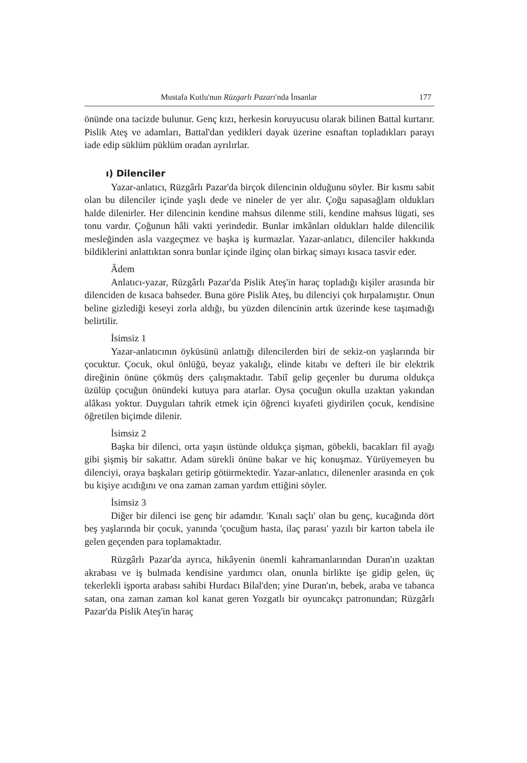Mustafa Kutlu'nun Rüzgarlı Pazarı'nda İnsanlar 177
önünde ona tacizde bulunur. Genç kızı, herkesin koruyucusu olarak bilinen Battal kurtarır. Pislik Ateş ve adamları, Battal'dan yedikleri dayak üzerine esnaftan topladıkları parayı iade edip süklüm püklüm oradan ayrılırlar.
ı) Dilenciler
Yazar-anlatıcı, Rüzgârlı Pazar'da birçok dilencinin olduğunu söyler. Bir kısmı sabit olan bu dilenciler içinde yaşlı dede ve nineler de yer alır. Çoğu sapasağlam oldukları halde dilenirler. Her dilencinin kendine mahsus dilenme stili, kendine mahsus lügati, ses tonu vardır. Çoğunun hâli vakti yerindedir. Bunlar imkânları oldukları halde dilencilik mesleğinden asla vazgeçmez ve başka iş kurmazlar. Yazar-anlatıcı, dilenciler hakkında bildiklerini anlattıktan sonra bunlar içinde ilginç olan birkaç simayı kısaca tasvir eder.
Âdem
Anlatıcı-yazar, Rüzgârlı Pazar'da Pislik Ateş'in haraç topladığı kişiler arasında bir dilenciden de kısaca bahseder. Buna göre Pislik Ateş, bu dilenciyi çok hırpalamıştır. Onun beline gizlediği keseyi zorla aldığı, bu yüzden dilencinin artık üzerinde kese taşımadığı belirtilir.
İsimsiz 1
Yazar-anlatıcının öyküsünü anlattığı dilencilerden biri de sekiz-on yaşlarında bir çocuktur. Çocuk, okul önlüğü, beyaz yakalığı, elinde kitabı ve defteri ile bir elektrik direğinin önüne çökmüş ders çalışmaktadır. Tabiî gelip geçenler bu duruma oldukça üzülüp çocuğun önündeki kutuya para atarlar. Oysa çocuğun okulla uzaktan yakından alâkası yoktur. Duyguları tahrik etmek için öğrenci kıyafeti giydirilen çocuk, kendisine öğretilen biçimde dilenir.
İsimsiz 2
Başka bir dilenci, orta yaşın üstünde oldukça şişman, göbekli, bacakları fil ayağı gibi şişmiş bir sakattır. Adam sürekli önüne bakar ve hiç konuşmaz. Yürüyemeyen bu dilenciyi, oraya başkaları getirip götürmektedir. Yazar-anlatıcı, dilenenler arasında en çok bu kişiye acıdığını ve ona zaman zaman yardım ettiğini söyler.
İsimsiz 3
Diğer bir dilenci ise genç bir adamdır. 'Kınalı saçlı' olan bu genç, kucağında dört beş yaşlarında bir çocuk, yanında 'çocuğum hasta, ilaç parası' yazılı bir karton tabela ile gelen geçenden para toplamaktadır.
Rüzgârlı Pazar'da ayrıca, hikâyenin önemli kahramanlarından Duran'ın uzaktan akrabası ve iş bulmada kendisine yardımcı olan, onunla birlikte işe gidip gelen, üç tekerlekli işporta arabası sahibi Hurdacı Bilal'den; yine Duran'ın, bebek, araba ve tabanca satan, ona zaman zaman kol kanat geren Yozgatlı bir oyuncakçı patronundan; Rüzgârlı Pazar'da Pislik Ateş'in haraç